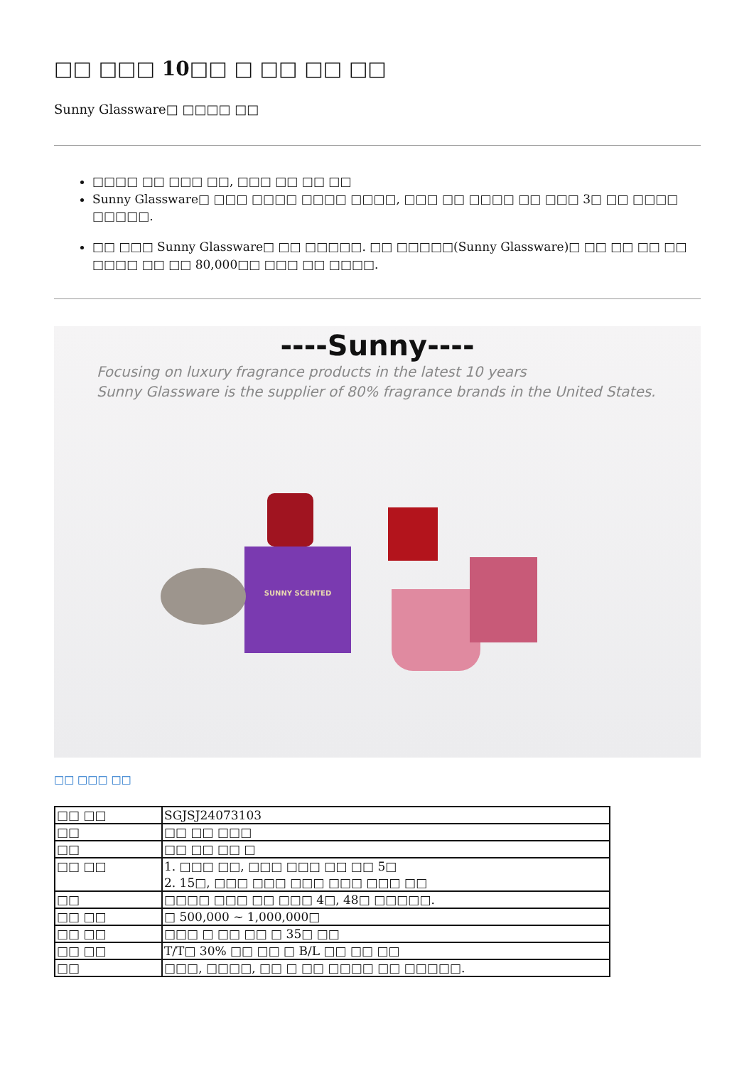□□ □□□ 10□□ □ □□ □□ □□
Sunny Glassware□ □□□□ □□
□□□□ □□ □□□ □□, □□□ □□ □□ □□
Sunny Glassware□ □□□ □□□□ □□□□ □□□□, □□□ □□ □□□□ □□ □□□ 3□ □□ □□□□ □□□□□.
□□ □□□ Sunny Glassware□ □□ □□□□□. □□ □□□□□(Sunny Glassware)□ □□ □□ □□ □□ □□□□ □□ □□ 80,000□□ □□□ □□ □□□□.
----Sunny----
Focusing on luxury fragrance products in the latest 10 years
Sunny Glassware is the supplier of 80% fragrance brands in the United States.
SUNNY SCENTED
□□ □□□ □□
| □□ □□ | SGJSJ24073103 |
| □□ | □□ □□ □□□ |
| □□ | □□ □□ □□ □ |
| □□ □□ | 1. □□□ □□, □□□ □□□ □□ □□ 5□ 2. 15□, □□□ □□□ □□□ □□□ □□□ □□ |
| □□ | □□□□ □□□ □□ □□□ 4□, 48□ □□□□□. |
| □□ □□ | □ 500,000 ~ 1,000,000□ |
| □□ □□ | □□□ □ □□ □□ □ 35□ □□ |
| □□ □□ | T/T□ 30% □□ □□ □ B/L □□ □□ □□ |
| □□ | □□□, □□□□, □□ □ □□ □□□□ □□ □□□□□. |